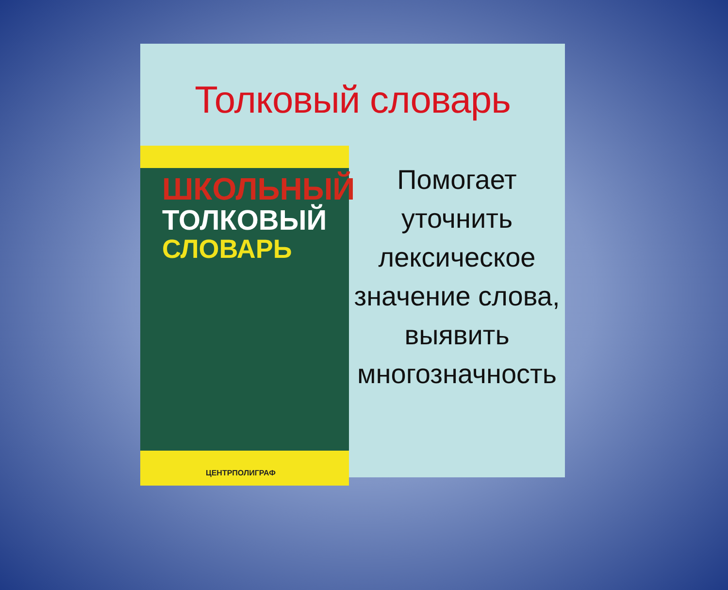Толковый словарь
ШКОЛЬНЫЙ
ТОЛКОВЫЙ
СЛОВАРЬ
ЦЕНТРПОЛИГРАФ
Помогает
уточнить
лексическое
значение слова,
выявить
многозначность